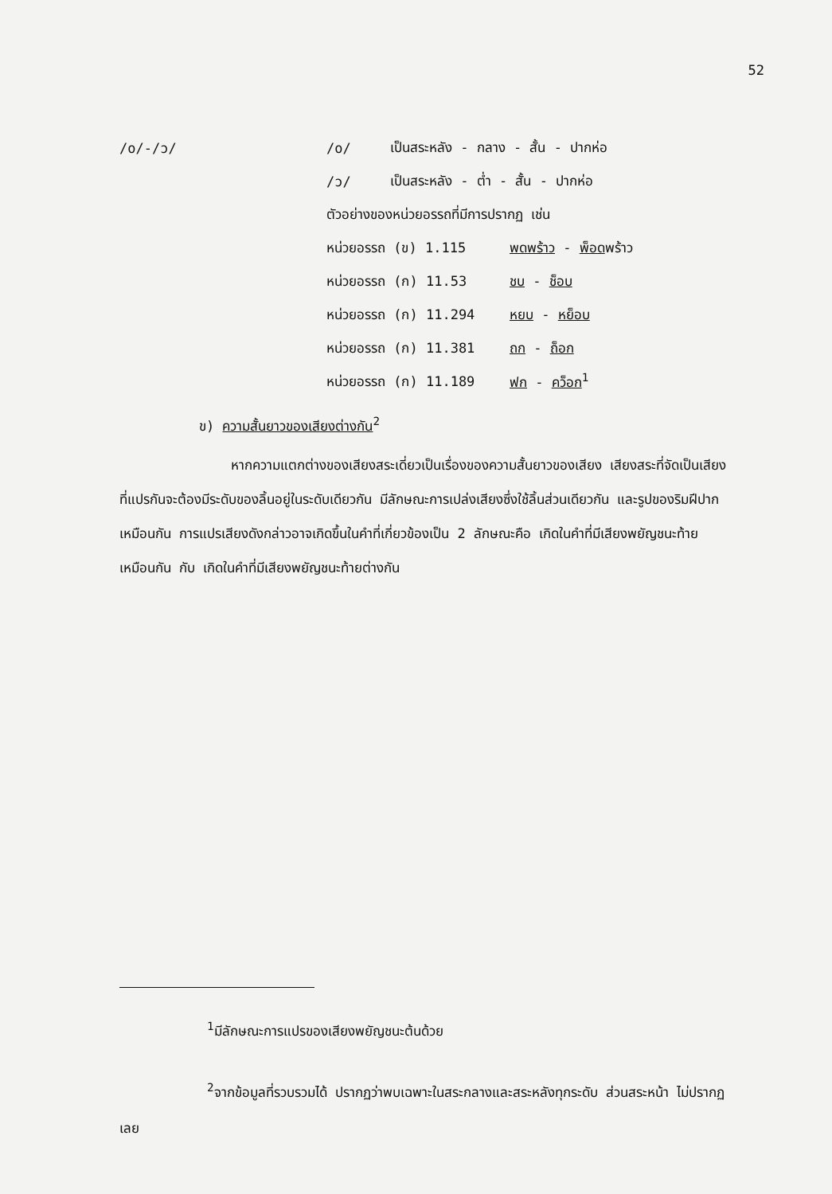52
/o/-/ɔ/ /o/ เป็นสระหลัง - กลาง - สั้น - ปากห่อ
/ɔ/ เป็นสระหลัง - ต่ำ - สั้น - ปากห่อ
ตัวอย่างของหน่วยอรรถที่มีการปรากฏ เช่น
หน่วยอรรถ (ข) 1.115 พดพร้าว - พ็อดพร้าว
หน่วยอรรถ (ก) 11.53 ชบ - ช็อบ
หน่วยอรรถ (ก) 11.294 หยบ - หย็อบ
หน่วยอรรถ (ก) 11.381 ถก - ถ็อก
หน่วยอรรถ (ก) 11.189 ฟก - คว็อก<sup>1</sup>
ข) ความสั้นยาวของเสียงต่างกัน<sup>2</sup>
หากความแตกต่างของเสียงสระเดี่ยวเป็นเรื่องของความสั้นยาวของเสียง เสียงสระที่จัดเป็นเสียงที่แปรกันจะต้องมีระดับของลิ้นอยู่ในระดับเดียวกัน มีลักษณะการเปล่งเสียงซึ่งใช้ลิ้นส่วนเดียวกัน และรูปของริมฝีปากเหมือนกัน การแปรเสียงดังกล่าวอาจเกิดขึ้นในคำที่เกี่ยวข้องเป็น 2 ลักษณะคือ เกิดในคำที่มีเสียงพยัญชนะท้ายเหมือนกัน กับ เกิดในคำที่มีเสียงพยัญชนะท้ายต่างกัน
<sup>1</sup> มีลักษณะการแปรของเสียงพยัญชนะต้นด้วย
<sup>2</sup> จากข้อมูลที่รวบรวมได้ ปรากฏว่าพบเฉพาะในสระกลางและสระหลังทุกระดับ ส่วนสระหน้า ไม่ปรากฏเลย